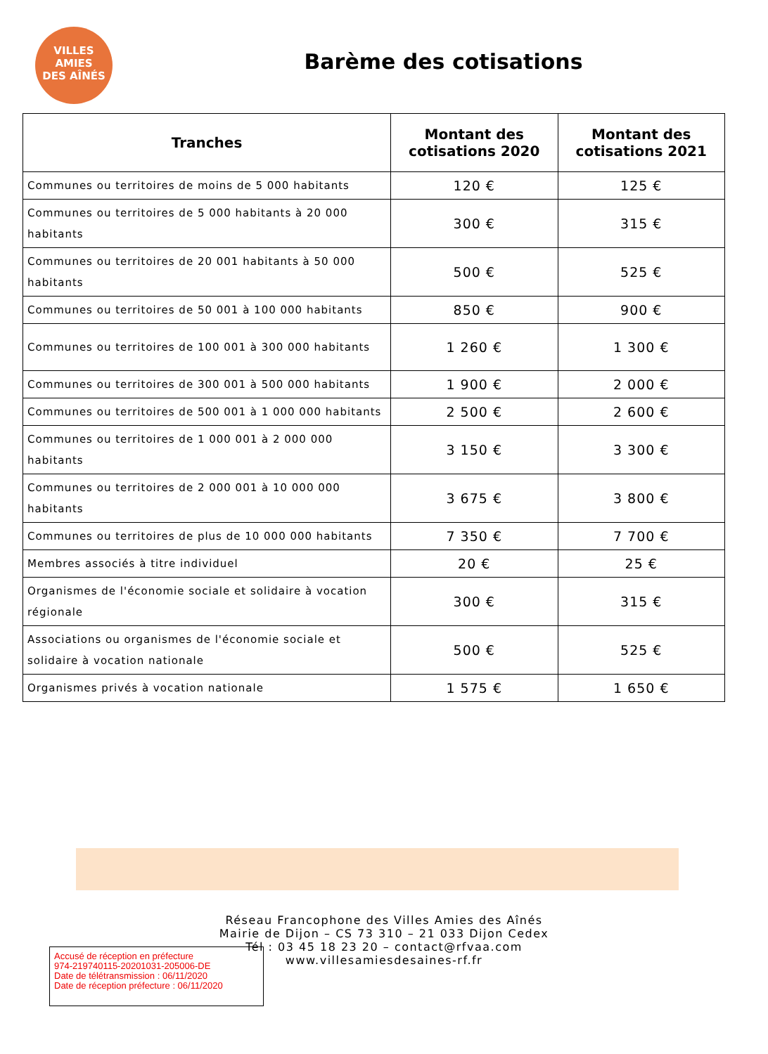VILLES
AMIES
DES AÎNÉS
Barème des cotisations
| Tranches | Montant des cotisations 2020 | Montant des cotisations 2021 |
| --- | --- | --- |
| Communes ou territoires de moins de 5 000 habitants | 120 € | 125 € |
| Communes ou territoires de 5 000 habitants à 20 000 habitants | 300 € | 315 € |
| Communes ou territoires de 20 001 habitants à 50 000 habitants | 500 € | 525 € |
| Communes ou territoires de 50 001 à 100 000 habitants | 850 € | 900 € |
| Communes ou territoires de 100 001 à 300 000 habitants | 1 260 € | 1 300 € |
| Communes ou territoires de 300 001 à 500 000 habitants | 1 900 € | 2 000 € |
| Communes ou territoires de 500 001 à 1 000 000 habitants | 2 500 € | 2 600 € |
| Communes ou territoires de 1 000 001 à 2 000 000 habitants | 3 150 € | 3 300 € |
| Communes ou territoires de 2 000 001 à 10 000 000 habitants | 3 675 € | 3 800 € |
| Communes ou territoires de plus de 10 000 000 habitants | 7 350 € | 7 700 € |
| Membres associés à titre individuel | 20 € | 25 € |
| Organismes de l'économie sociale et solidaire à vocation régionale | 300 € | 315 € |
| Associations ou organismes de l'économie sociale et solidaire à vocation nationale | 500 € | 525 € |
| Organismes privés à vocation nationale | 1 575 € | 1 650 € |
Réseau Francophone des Villes Amies des Aînés
Mairie de Dijon – CS 73 310 – 21 033 Dijon Cedex
Tél : 03 45 18 23 20 – contact@rfvaa.com
www.villesamiesdesaines-rf.fr
Accusé de réception en préfecture
974-219740115-20201031-205006-DE
Date de télétransmission : 06/11/2020
Date de réception préfecture : 06/11/2020